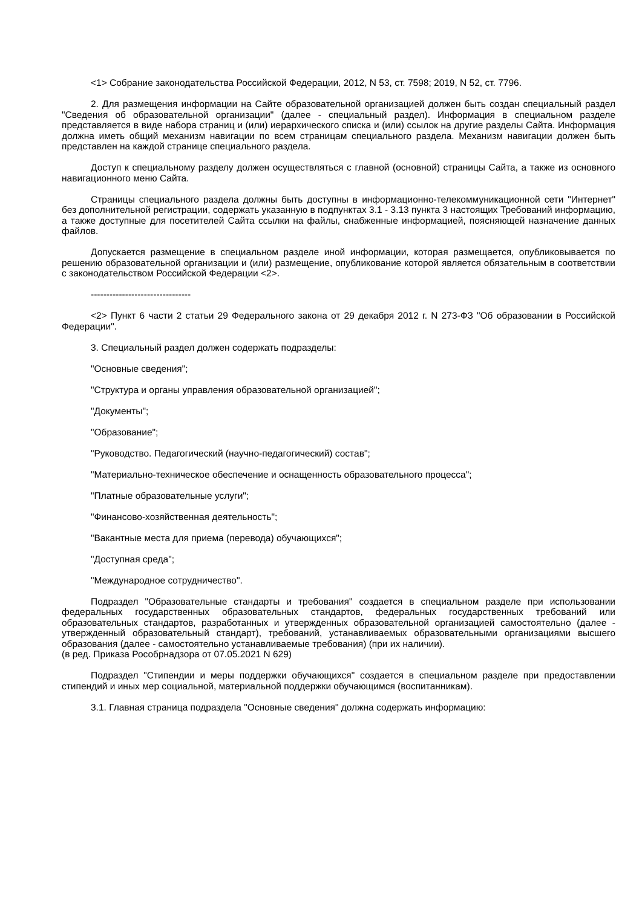<1> Собрание законодательства Российской Федерации, 2012, N 53, ст. 7598; 2019, N 52, ст. 7796.
2. Для размещения информации на Сайте образовательной организацией должен быть создан специальный раздел "Сведения об образовательной организации" (далее - специальный раздел). Информация в специальном разделе представляется в виде набора страниц и (или) иерархического списка и (или) ссылок на другие разделы Сайта. Информация должна иметь общий механизм навигации по всем страницам специального раздела. Механизм навигации должен быть представлен на каждой странице специального раздела.
Доступ к специальному разделу должен осуществляться с главной (основной) страницы Сайта, а также из основного навигационного меню Сайта.
Страницы специального раздела должны быть доступны в информационно-телекоммуникационной сети "Интернет" без дополнительной регистрации, содержать указанную в подпунктах 3.1 - 3.13 пункта 3 настоящих Требований информацию, а также доступные для посетителей Сайта ссылки на файлы, снабженные информацией, поясняющей назначение данных файлов.
Допускается размещение в специальном разделе иной информации, которая размещается, опубликовывается по решению образовательной организации и (или) размещение, опубликование которой является обязательным в соответствии с законодательством Российской Федерации <2>.
--------------------------------
<2> Пункт 6 части 2 статьи 29 Федерального закона от 29 декабря 2012 г. N 273-ФЗ "Об образовании в Российской Федерации".
3. Специальный раздел должен содержать подразделы:
"Основные сведения";
"Структура и органы управления образовательной организацией";
"Документы";
"Образование";
"Руководство. Педагогический (научно-педагогический) состав";
"Материально-техническое обеспечение и оснащенность образовательного процесса";
"Платные образовательные услуги";
"Финансово-хозяйственная деятельность";
"Вакантные места для приема (перевода) обучающихся";
"Доступная среда";
"Международное сотрудничество".
Подраздел "Образовательные стандарты и требования" создается в специальном разделе при использовании федеральных государственных образовательных стандартов, федеральных государственных требований или образовательных стандартов, разработанных и утвержденных образовательной организацией самостоятельно (далее - утвержденный образовательный стандарт), требований, устанавливаемых образовательными организациями высшего образования (далее - самостоятельно устанавливаемые требования) (при их наличии).
(в ред. Приказа Рособрнадзора от 07.05.2021 N 629)
Подраздел "Стипендии и меры поддержки обучающихся" создается в специальном разделе при предоставлении стипендий и иных мер социальной, материальной поддержки обучающимся (воспитанникам).
3.1. Главная страница подраздела "Основные сведения" должна содержать информацию: